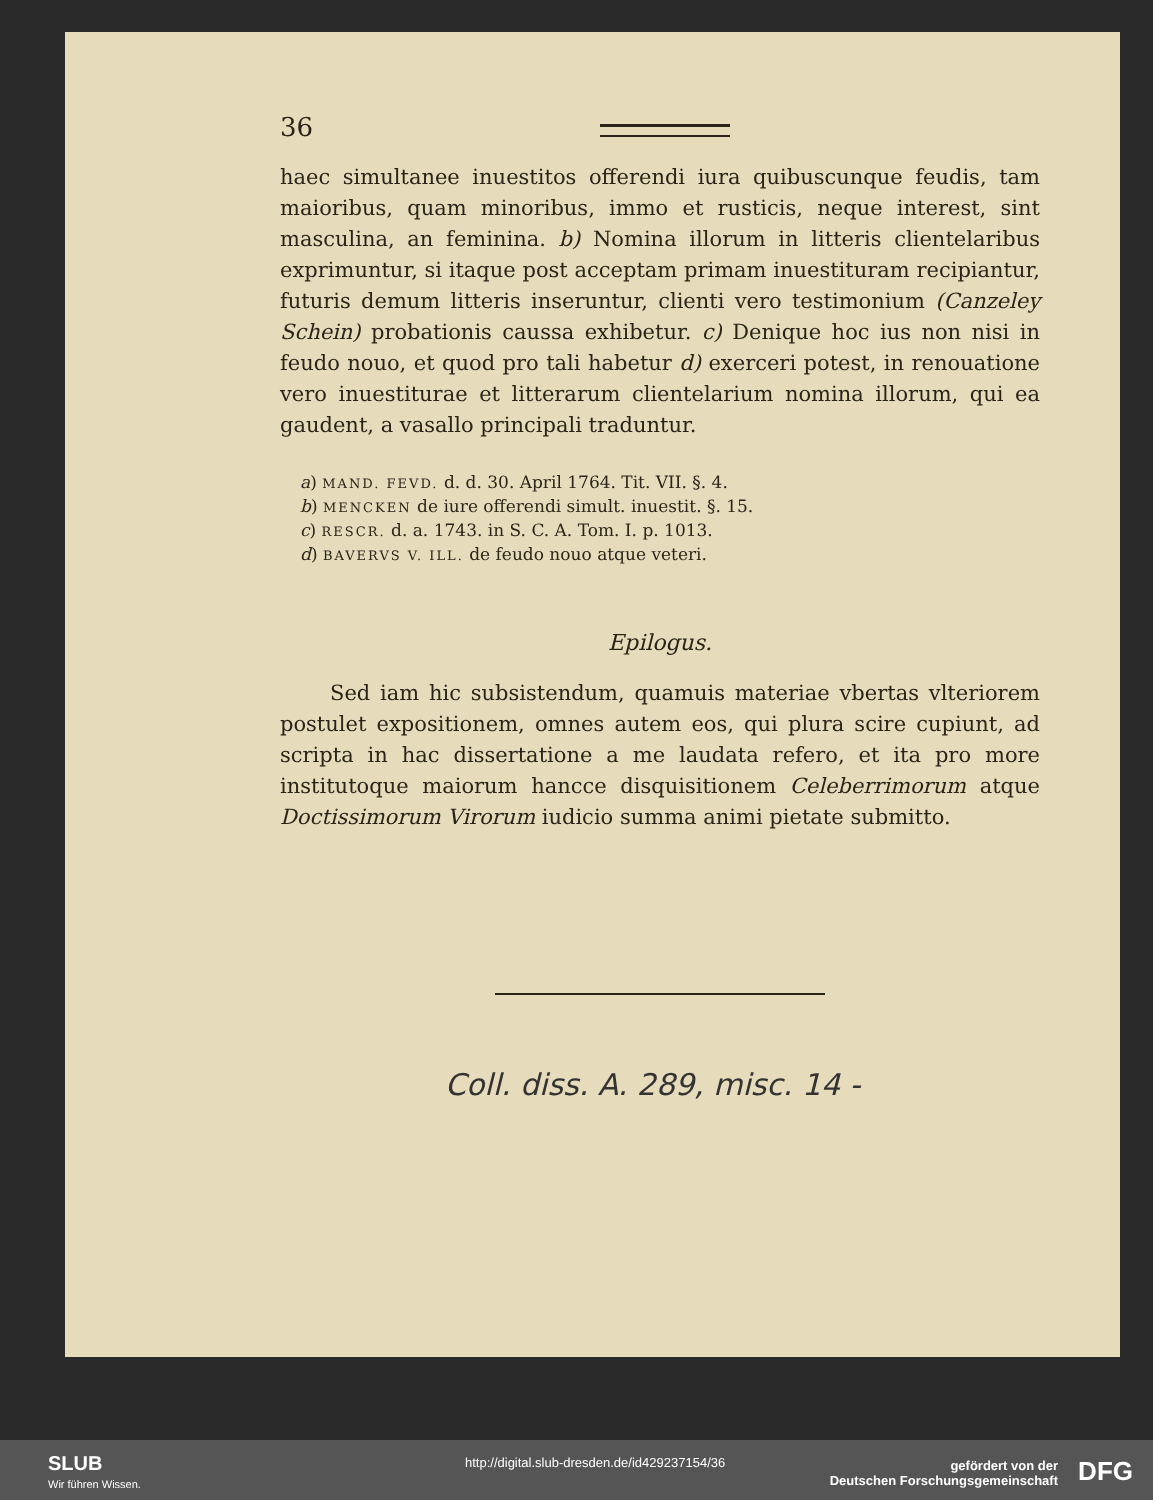36
haec simultanee inuestitos offerendi iura quibuscunque feudis, tam maioribus, quam minoribus, immo et rusticis, neque interest, sint masculina, an feminina. b) Nomina illorum in litteris clientelaribus exprimuntur, si itaque post acceptam primam inuestituram recipiantur, futuris demum litteris inseruntur, clienti vero testimonium (Canzeley Schein) probationis caussa exhibetur. c) Denique hoc ius non nisi in feudo nouo, et quod pro tali habetur d) exerceri potest, in renouatione vero inuestiturae et litterarum clientelarium nomina illorum, qui ea gaudent, a vasallo principali traduntur.
a) MAND. FEVD. d. d. 30. April 1764. Tit. VII. §. 4.
b) MENCKEN de iure offerendi simult. inuestit. §. 15.
c) RESCR. d. a. 1743. in S. C. A. Tom. I. p. 1013.
d) BAVERVS V. ILL. de feudo nouo atque veteri.
Epilogus.
Sed iam hic subsistendum, quamuis materiae vbertas vlteriorem postulet expositionem, omnes autem eos, qui plura scire cupiunt, ad scripta in hac dissertatione a me laudata refero, et ita pro more institutoque maiorum hancce disquisitionem Celeberrimorum atque Doctissimorum Virorum iudicio summa animi pietate submitto.
Coll. diss. A. 289, misc. 14 -
SLUB
Wir führen Wissen.
http://digital.slub-dresden.de/id429237154/36
gefördert von der
Deutschen Forschungsgemeinschaft
DFG